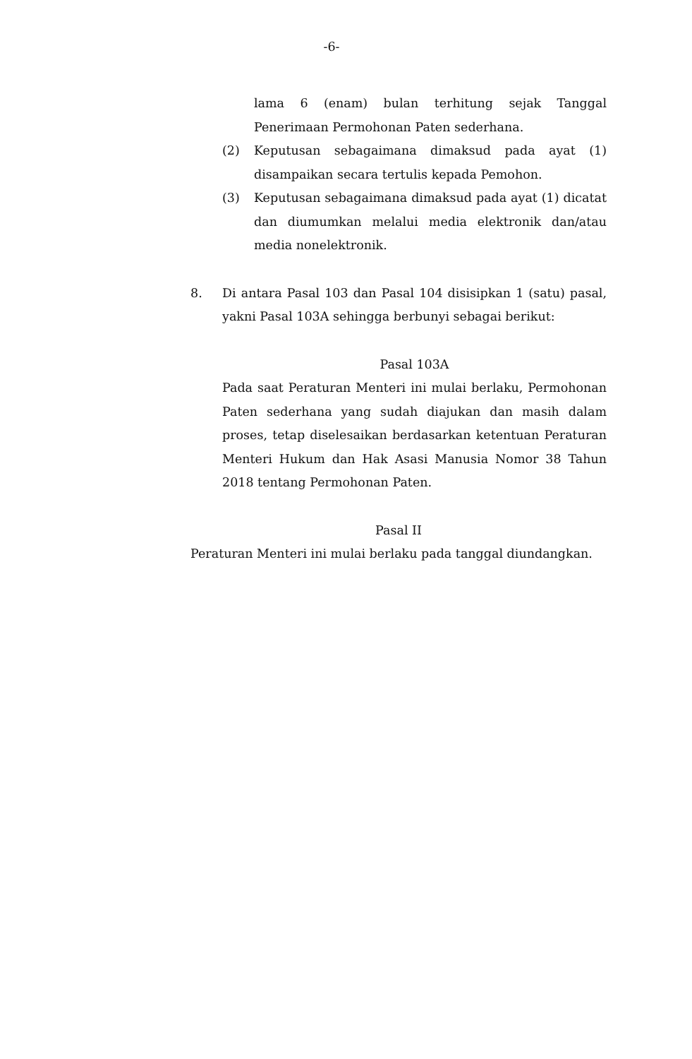-6-
lama 6 (enam) bulan terhitung sejak Tanggal Penerimaan Permohonan Paten sederhana.
(2) Keputusan sebagaimana dimaksud pada ayat (1) disampaikan secara tertulis kepada Pemohon.
(3) Keputusan sebagaimana dimaksud pada ayat (1) dicatat dan diumumkan melalui media elektronik dan/atau media nonelektronik.
8. Di antara Pasal 103 dan Pasal 104 disisipkan 1 (satu) pasal, yakni Pasal 103A sehingga berbunyi sebagai berikut:
Pasal 103A
Pada saat Peraturan Menteri ini mulai berlaku, Permohonan Paten sederhana yang sudah diajukan dan masih dalam proses, tetap diselesaikan berdasarkan ketentuan Peraturan Menteri Hukum dan Hak Asasi Manusia Nomor 38 Tahun 2018 tentang Permohonan Paten.
Pasal II
Peraturan Menteri ini mulai berlaku pada tanggal diundangkan.